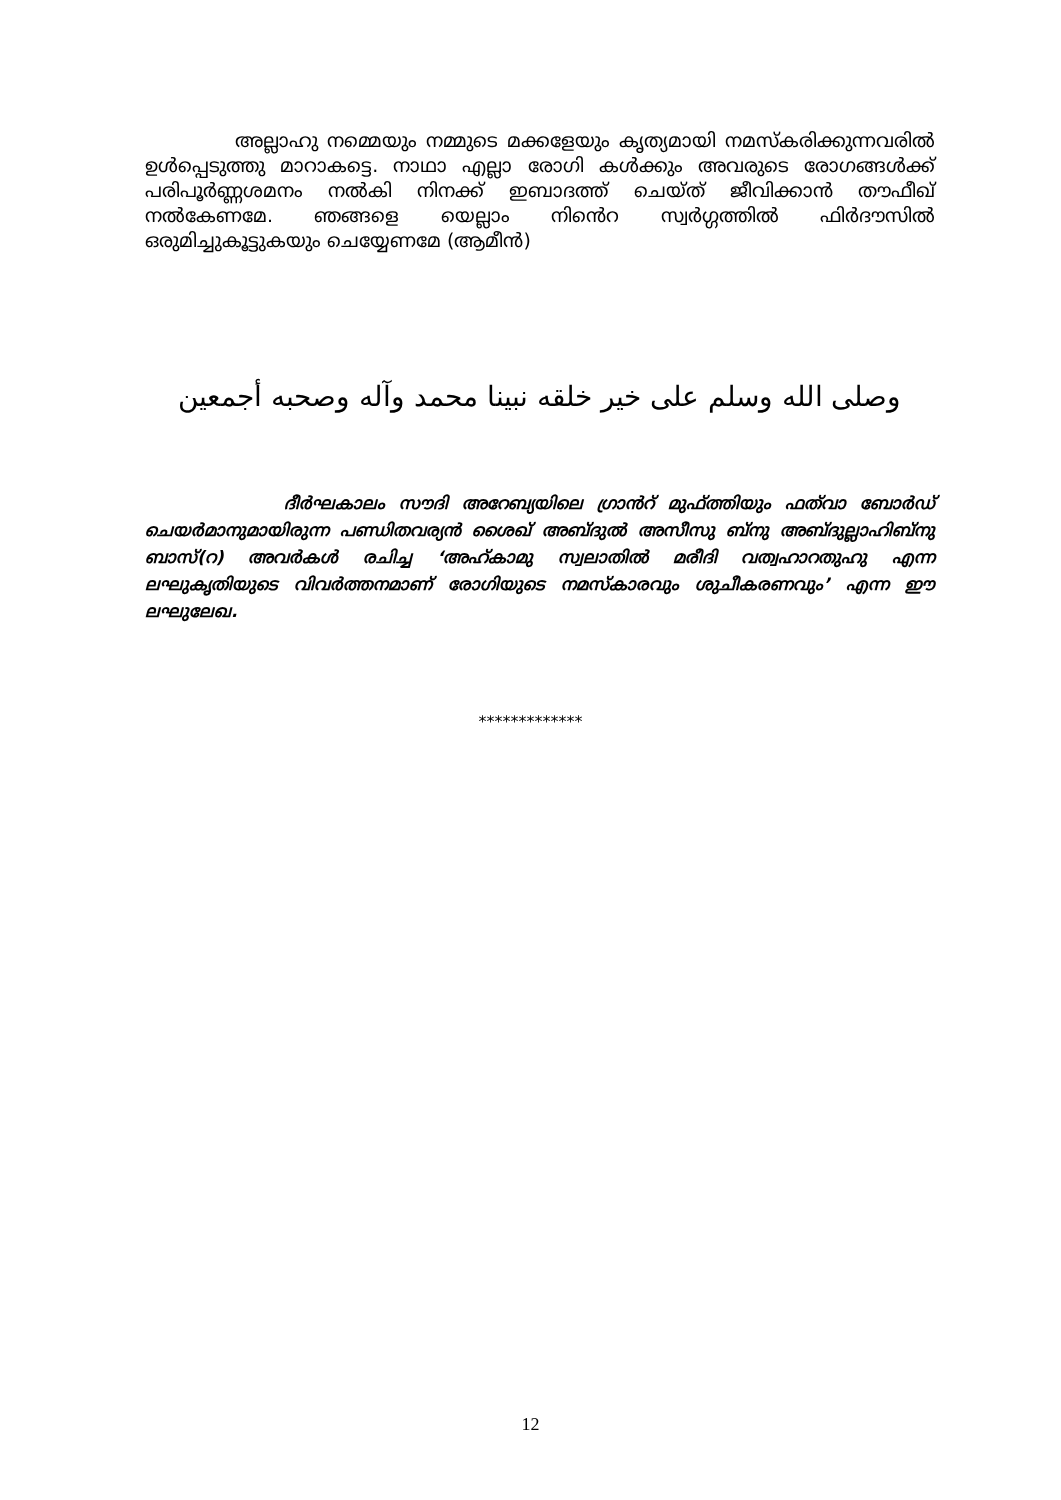അല്ലാഹു നമ്മെയും നമ്മുടെ മക്കളേയും കൃത്യമായി നമസ്കരിക്കുന്നവരിൽ ഉൾപ്പെടുത്തു മാറാകട്ടെ. നാഥാ എല്ലാ രോഗി കൾക്കും അവരുടെ രോഗങ്ങൾക്ക് പരിപൂർണ്ണശമനം നൽകി നിനക്ക് ഇബാദത്ത് ചെയ്ത് ജീവിക്കാൻ തൗഫീഖ് നൽകേണമേ. ഞങ്ങളെ യെല്ലാം നിൻെറ സ്വർഗ്ഗത്തിൽ ഫിർദൗസിൽ ഒരുമിച്ചുകൂട്ടുകയും ചെയ്യേണമേ (ആമീൻ)
وصلى الله وسلم على خير خلقه نبينا محمد وآله وصحبه أجمعين
ദീർഘകാലം സൗദി അറേബ്യയിലെ ഗ്രാൻറ് മുഫ്ത്തിയും ഫത്‌വാ ബോർഡ് ചെയർമാനുമായിരുന്ന പണ്ഡിതവര്യൻ ശൈഖ് അബ്ദുൽ അസീസു ബ്നു അബ്ദുല്ലാഹിബ്നു ബാസ്(റ) അവർകൾ രചിച്ച ‘അഹ്കാമു സ്വലാതിൽ മരീദി വത്വഹാറതുഹു എന്ന ലഘുകൃതിയുടെ വിവർത്തനമാണ് രോഗിയുടെ നമസ്കാരവും ശുചീകരണവും’ എന്ന ഈ ലഘുലേഖ.
*************
12